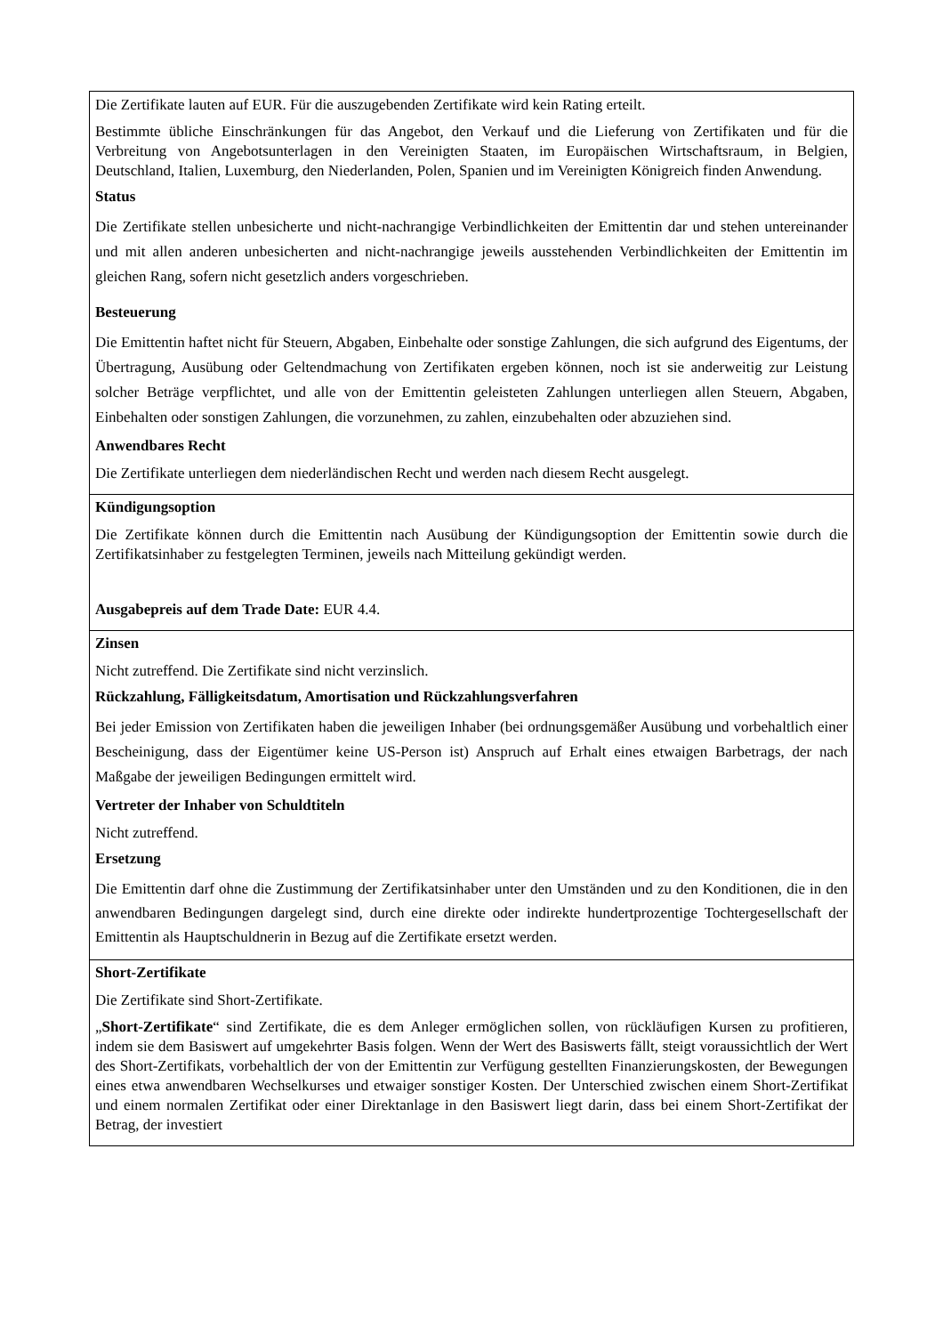Die Zertifikate lauten auf EUR. Für die auszugebenden Zertifikate wird kein Rating erteilt.
Bestimmte übliche Einschränkungen für das Angebot, den Verkauf und die Lieferung von Zertifikaten und für die Verbreitung von Angebotsunterlagen in den Vereinigten Staaten, im Europäischen Wirtschaftsraum, in Belgien, Deutschland, Italien, Luxemburg, den Niederlanden, Polen, Spanien und im Vereinigten Königreich finden Anwendung.
Status
Die Zertifikate stellen unbesicherte und nicht-nachrangige Verbindlichkeiten der Emittentin dar und stehen untereinander und mit allen anderen unbesicherten and nicht-nachrangige jeweils ausstehenden Verbindlichkeiten der Emittentin im gleichen Rang, sofern nicht gesetzlich anders vorgeschrieben.
Besteuerung
Die Emittentin haftet nicht für Steuern, Abgaben, Einbehalte oder sonstige Zahlungen, die sich aufgrund des Eigentums, der Übertragung, Ausübung oder Geltendmachung von Zertifikaten ergeben können, noch ist sie anderweitig zur Leistung solcher Beträge verpflichtet, und alle von der Emittentin geleisteten Zahlungen unterliegen allen Steuern, Abgaben, Einbehalten oder sonstigen Zahlungen, die vorzunehmen, zu zahlen, einzubehalten oder abzuziehen sind.
Anwendbares Recht
Die Zertifikate unterliegen dem niederländischen Recht und werden nach diesem Recht ausgelegt.
Kündigungsoption
Die Zertifikate können durch die Emittentin nach Ausübung der Kündigungsoption der Emittentin sowie durch die Zertifikatsinhaber zu festgelegten Terminen, jeweils nach Mitteilung gekündigt werden.
Ausgabepreis auf dem Trade Date: EUR 4.4.
Zinsen
Nicht zutreffend. Die Zertifikate sind nicht verzinslich.
Rückzahlung, Fälligkeitsdatum, Amortisation und Rückzahlungsverfahren
Bei jeder Emission von Zertifikaten haben die jeweiligen Inhaber (bei ordnungsgemäßer Ausübung und vorbehaltlich einer Bescheinigung, dass der Eigentümer keine US-Person ist) Anspruch auf Erhalt eines etwaigen Barbetrags, der nach Maßgabe der jeweiligen Bedingungen ermittelt wird.
Vertreter der Inhaber von Schuldtiteln
Nicht zutreffend.
Ersetzung
Die Emittentin darf ohne die Zustimmung der Zertifikatsinhaber unter den Umständen und zu den Konditionen, die in den anwendbaren Bedingungen dargelegt sind, durch eine direkte oder indirekte hundertprozentige Tochtergesellschaft der Emittentin als Hauptschuldnerin in Bezug auf die Zertifikate ersetzt werden.
Short-Zertifikate
Die Zertifikate sind Short-Zertifikate.
„Short-Zertifikate“ sind Zertifikate, die es dem Anleger ermöglichen sollen, von rückläufigen Kursen zu profitieren, indem sie dem Basiswert auf umgekehrter Basis folgen. Wenn der Wert des Basiswerts fällt, steigt voraussichtlich der Wert des Short-Zertifikats, vorbehaltlich der von der Emittentin zur Verfügung gestellten Finanzierungskosten, der Bewegungen eines etwa anwendbaren Wechselkurses und etwaiger sonstiger Kosten. Der Unterschied zwischen einem Short-Zertifikat und einem normalen Zertifikat oder einer Direktanlage in den Basiswert liegt darin, dass bei einem Short-Zertifikat der Betrag, der investiert